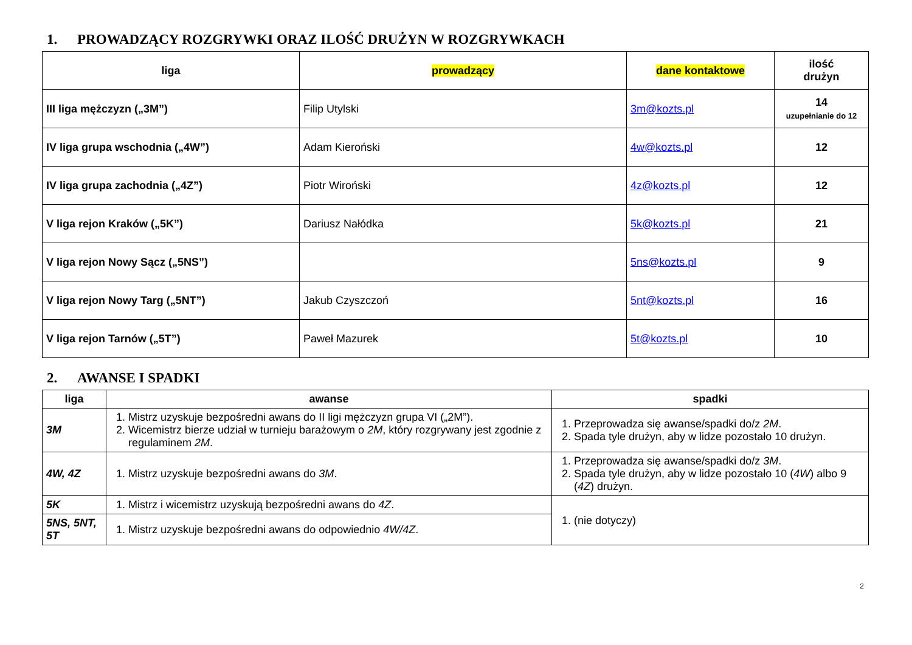1. PROWADZĄCY ROZGRYWKI ORAZ ILOŚĆ DRUŻYN W ROZGRYWKACH
| liga | prowadzący | dane kontaktowe | ilość drużyn |
| --- | --- | --- | --- |
| III liga mężczyzn („3M”) | Filip Utylski | 3m@kozts.pl | 14 uzupełnianie do 12 |
| IV liga grupa wschodnia („4W”) | Adam Kieroński | 4w@kozts.pl | 12 |
| IV liga grupa zachodnia („4Z”) | Piotr Wiroński | 4z@kozts.pl | 12 |
| V liga rejon Kraków („5K”) | Dariusz Nałódka | 5k@kozts.pl | 21 |
| V liga rejon Nowy Sącz („5NS”) | | 5ns@kozts.pl | 9 |
| V liga rejon Nowy Targ („5NT”) | Jakub Czyszczoń | 5nt@kozts.pl | 16 |
| V liga rejon Tarnów („5T”) | Paweł Mazurek | 5t@kozts.pl | 10 |
2. AWANSE I SPADKI
| liga | awanse | spadki |
| --- | --- | --- |
| 3M | 1. Mistrz uzyskuje bezpośredni awans do II ligi mężczyzn grupa VI („2M”). 2. Wicemistrz bierze udział w turnieju barażowym o 2M , który rozgrywany jest zgodnie z regulaminem 2M . | 1. Przeprowadza się awanse/spadki do/z 2M . 2. Spada tyle drużyn, aby w lidze pozostało 10 drużyn. |
| 4W, 4Z | 1. Mistrz uzyskuje bezpośredni awans do 3M . | 1. Przeprowadza się awanse/spadki do/z 3M . 2. Spada tyle drużyn, aby w lidze pozostało 10 ( 4W ) albo 9 ( 4Z ) drużyn. |
| 5K | 1. Mistrz i wicemistrz uzyskują bezpośredni awans do 4Z . | 1. (nie dotyczy) |
| 5NS, 5NT, 5T | 1. Mistrz uzyskuje bezpośredni awans do odpowiednio 4W/4Z . | |
2